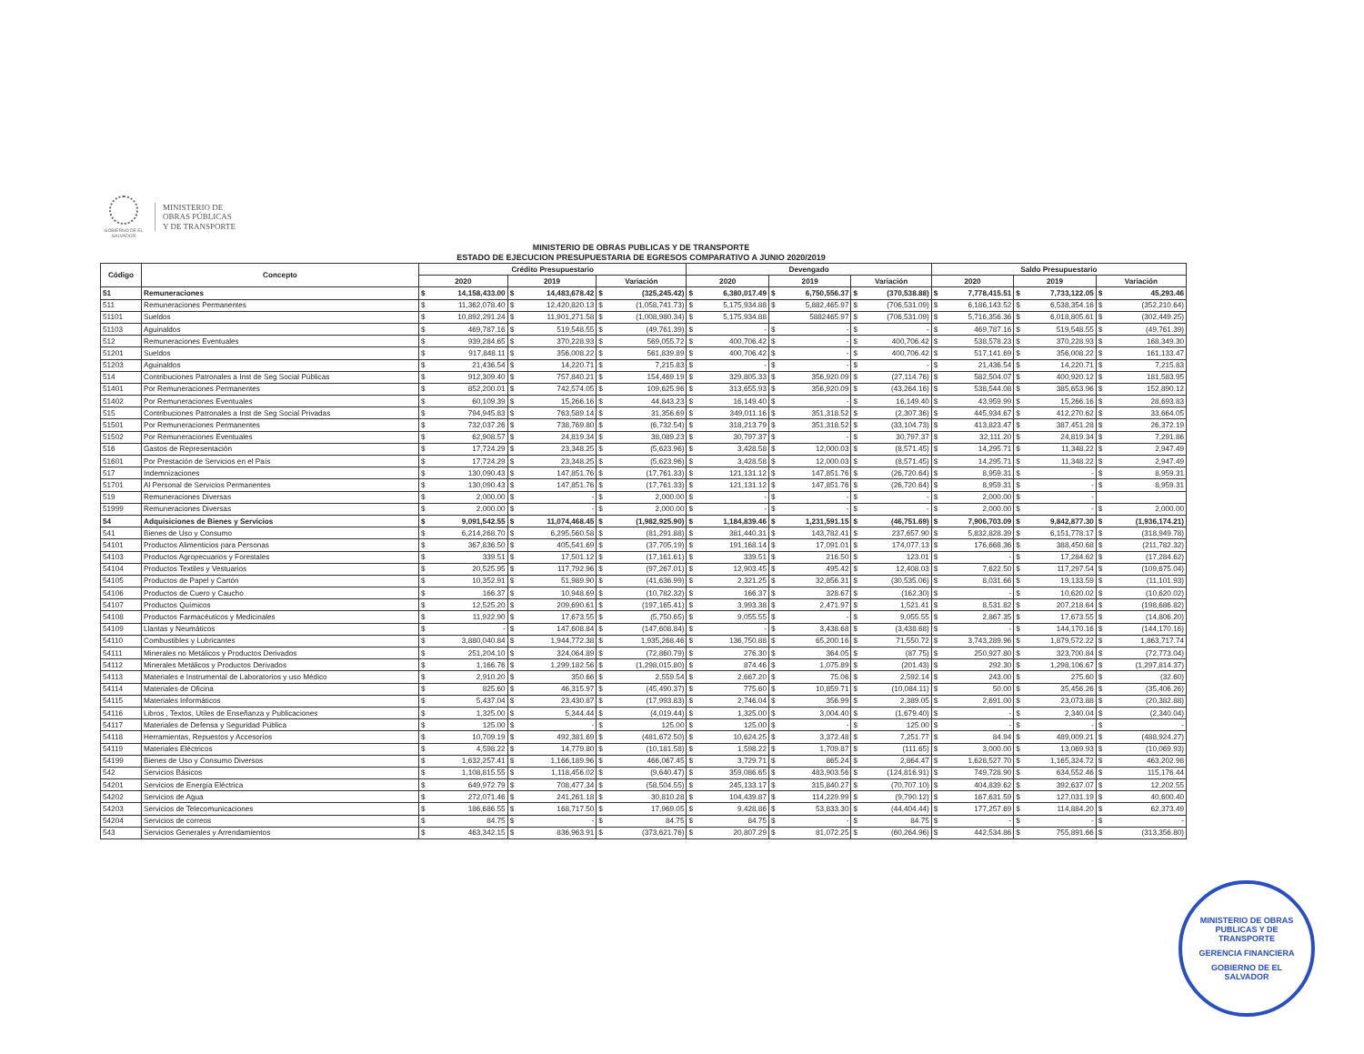GOBIERNO DE EL SALVADOR
MINISTERIO DE
OBRAS PÚBLICAS
Y DE TRANSPORTE
MINISTERIO DE OBRAS PUBLICAS Y DE TRANSPORTE
ESTADO DE EJECUCION PRESUPUESTARIA DE EGRESOS COMPARATIVO A JUNIO 2020/2019
| Código | Concepto | Crédito Presupuestario | | | Devengado | | | Saldo Presupuestario | | |
| --- | --- | --- | --- | --- | --- | --- | --- | --- | --- | --- |
| | | 2020 | 2019 | Variación | 2020 | 2019 | Variación | 2020 | 2019 | Variación |
| 51 | Remuneraciones | $ 14,158,433.00 | $ 14,483,678.42 | $ (325,245.42) | $ 6,380,017.49 | $ 6,750,556.37 | $ (370,538.88) | $ 7,778,415.51 | $ 7,733,122.05 | $ 45,293.46 |
| 511 | Remuneraciones Permanentes | $ 11,362,078.40 | $ 12,420,820.13 | $ (1,058,741.73) | $ 5,175,934.88 | $ 5,882,465.97 | $ (706,531.09) | $ 6,186,143.52 | $ 6,538,354.16 | $ (352,210.64) |
| 51101 | Sueldos | $ 10,892,291.24 | $ 11,901,271.58 | $ (1,008,980.34) | $ 5,175,934.88 | 5882465.97 | $ (706,531.09) | $ 5,716,356.36 | $ 6,018,805.61 | $ (302,449.25) |
| 51103 | Aguinaldos | $ 469,787.16 | $ 519,548.55 | $ (49,761.39) | $ - | $ - | $ - | $ 469,787.16 | $ 519,548.55 | $ (49,761.39) |
| 512 | Remuneraciones Eventuales | $ 939,284.65 | $ 370,228.93 | $ 569,055.72 | $ 400,706.42 | $ - | $ 400,706.42 | $ 538,578.23 | $ 370,228.93 | $ 168,349.30 |
| 51201 | Sueldos | $ 917,848.11 | $ 356,008.22 | $ 561,839.89 | $ 400,706.42 | $ - | $ 400,706.42 | $ 517,141.69 | $ 356,008.22 | $ 161,133.47 |
| 51203 | Aguinaldos | $ 21,436.54 | $ 14,220.71 | $ 7,215.83 | $ - | $ - | $ - | $ 21,436.54 | $ 14,220.71 | $ 7,215.83 |
| 514 | Contribuciones Patronales a Inst de Seg Social Públicas | $ 912,309.40 | $ 757,840.21 | $ 154,469.19 | $ 329,805.33 | $ 356,920.09 | $ (27,114.76) | $ 582,504.07 | $ 400,920.12 | $ 181,583.95 |
| 51401 | Por Remuneraciones Permanentes | $ 852,200.01 | $ 742,574.05 | $ 109,625.96 | $ 313,655.93 | $ 356,920.09 | $ (43,264.16) | $ 538,544.08 | $ 385,653.96 | $ 152,890.12 |
| 51402 | Por Remuneraciones Eventuales | $ 60,109.39 | $ 15,266.16 | $ 44,843.23 | $ 16,149.40 | $ - | $ 16,149.40 | $ 43,959.99 | $ 15,266.16 | $ 28,693.83 |
| 515 | Contribuciones Patronales a Inst de Seg Social Privadas | $ 794,945.83 | $ 763,589.14 | $ 31,356.69 | $ 349,011.16 | $ 351,318.52 | $ (2,307.36) | $ 445,934.67 | $ 412,270.62 | $ 33,664.05 |
| 51501 | Por Remuneraciones Permanentes | $ 732,037.26 | $ 738,769.80 | $ (6,732.54) | $ 318,213.79 | $ 351,318.52 | $ (33,104.73) | $ 413,823.47 | $ 387,451.28 | $ 26,372.19 |
| 51502 | Por Remuneraciones Eventuales | $ 62,908.57 | $ 24,819.34 | $ 38,089.23 | $ 30,797.37 | $ - | $ 30,797.37 | $ 32,111.20 | $ 24,819.34 | $ 7,291.86 |
| 516 | Gastos de Representación | $ 17,724.29 | $ 23,348.25 | $ (5,623.96) | $ 3,428.58 | $ 12,000.03 | $ (8,571.45) | $ 14,295.71 | $ 11,348.22 | $ 2,947.49 |
| 51601 | Por Prestación de Servicios en el País | $ 17,724.29 | $ 23,348.25 | $ (5,623.96) | $ 3,428.58 | $ 12,000.03 | $ (8,571.45) | $ 14,295.71 | $ 11,348.22 | $ 2,947.49 |
| 517 | Indemnizaciones | $ 130,090.43 | $ 147,851.76 | $ (17,761.33) | $ 121,131.12 | $ 147,851.76 | $ (26,720.64) | $ 8,959.31 | $ - | $ 8,959.31 |
| 51701 | Al Personal de Servicios Permanentes | $ 130,090.43 | $ 147,851.76 | $ (17,761.33) | $ 121,131.12 | $ 147,851.76 | $ (26,720.64) | $ 8,959.31 | $ - | $ 8,959.31 |
| 519 | Remuneraciones Diversas | $ 2,000.00 | $ - | $ 2,000.00 | $ - | $ - | $ - | $ 2,000.00 | $ - | |
| 51999 | Remuneraciones Diversas | $ 2,000.00 | $ - | $ 2,000.00 | $ - | $ - | $ - | $ 2,000.00 | $ - | $ 2,000.00 |
| 54 | Adquisiciones de Bienes y Servicios | $ 9,091,542.55 | $ 11,074,468.45 | $ (1,982,925.90) | $ 1,184,839.46 | $ 1,231,591.15 | $ (46,751.69) | $ 7,906,703.09 | $ 9,842,877.30 | $ (1,936,174.21) |
| 541 | Bienes de Uso y Consumo | $ 6,214,268.70 | $ 6,295,560.58 | $ (81,291.88) | $ 381,440.31 | $ 143,782.41 | $ 237,657.90 | $ 5,832,828.39 | $ 6,151,778.17 | $ (318,949.78) |
| 54101 | Productos Alimenticios para Personas | $ 367,836.50 | $ 405,541.69 | $ (37,705.19) | $ 191,168.14 | $ 17,091.01 | $ 174,077.13 | $ 176,668.36 | $ 388,450.68 | $ (211,782.32) |
| 54103 | Productos Agropecuarios y Forestales | $ 339.51 | $ 17,501.12 | $ (17,161.61) | $ 339.51 | $ 216.50 | $ 123.01 | $ - | $ 17,284.62 | $ (17,284.62) |
| 54104 | Productos Textiles y Vestuarios | $ 20,525.95 | $ 117,792.96 | $ (97,267.01) | $ 12,903.45 | $ 495.42 | $ 12,408.03 | $ 7,622.50 | $ 117,297.54 | $ (109,675.04) |
| 54105 | Productos de Papel y Cartón | $ 10,352.91 | $ 51,989.90 | $ (41,636.99) | $ 2,321.25 | $ 32,856.31 | $ (30,535.06) | $ 8,031.66 | $ 19,133.59 | $ (11,101.93) |
| 54106 | Productos de Cuero y Caucho | $ 166.37 | $ 10,948.69 | $ (10,782.32) | $ 166.37 | $ 328.67 | $ (162.30) | $ - | $ 10,620.02 | $ (10,620.02) |
| 54107 | Productos Químicos | $ 12,525.20 | $ 209,690.61 | $ (197,165.41) | $ 3,993.38 | $ 2,471.97 | $ 1,521.41 | $ 8,531.82 | $ 207,218.64 | $ (198,686.82) |
| 54108 | Productos Farmacéuticos y Medicinales | $ 11,922.90 | $ 17,673.55 | $ (5,750.65) | $ 9,055.55 | $ - | $ 9,055.55 | $ 2,867.35 | $ 17,673.55 | $ (14,806.20) |
| 54109 | Llantas y Neumáticos | $ - | $ 147,608.84 | $ (147,608.84) | $ - | $ 3,438.68 | $ (3,438.68) | $ - | $ 144,170.16 | $ (144,170.16) |
| 54110 | Combustibles y Lubricantes | $ 3,880,040.84 | $ 1,944,772.38 | $ 1,935,268.46 | $ 136,750.88 | $ 65,200.16 | $ 71,550.72 | $ 3,743,289.96 | $ 1,879,572.22 | $ 1,863,717.74 |
| 54111 | Minerales no Metálicos y Productos Derivados | $ 251,204.10 | $ 324,064.89 | $ (72,860.79) | $ 276.30 | $ 364.05 | $ (87.75) | $ 250,927.80 | $ 323,700.84 | $ (72,773.04) |
| 54112 | Minerales Metálicos y Productos Derivados | $ 1,166.76 | $ 1,299,182.56 | $ (1,298,015.80) | $ 874.46 | $ 1,075.89 | $ (201.43) | $ 292.30 | $ 1,298,106.67 | $ (1,297,814.37) |
| 54113 | Materiales e Instrumental de Laboratorios y uso Médico | $ 2,910.20 | $ 350.66 | $ 2,559.54 | $ 2,667.20 | $ 75.06 | $ 2,592.14 | $ 243.00 | $ 275.60 | $ (32.60) |
| 54114 | Materiales de Oficina | $ 825.60 | $ 46,315.97 | $ (45,490.37) | $ 775.60 | $ 10,859.71 | $ (10,084.11) | $ 50.00 | $ 35,456.26 | $ (35,406.26) |
| 54115 | Materiales Informáticos | $ 5,437.04 | $ 23,430.87 | $ (17,993.83) | $ 2,746.04 | $ 356.99 | $ 2,389.05 | $ 2,691.00 | $ 23,073.88 | $ (20,382.88) |
| 54116 | Libros , Textos, Utiles de Enseñanza y Publicaciones | $ 1,325.00 | $ 5,344.44 | $ (4,019.44) | $ 1,325.00 | $ 3,004.40 | $ (1,679.40) | $ - | $ 2,340.04 | $ (2,340.04) |
| 54117 | Materiales de Defensa y Seguridad Pública | $ 125.00 | $ - | $ 125.00 | $ 125.00 | $ - | $ 125.00 | $ - | $ - | $ - |
| 54118 | Herramientas, Repuestos y Accesorios | $ 10,709.19 | $ 492,381.69 | $ (481,672.50) | $ 10,624.25 | $ 3,372.48 | $ 7,251.77 | $ 84.94 | $ 489,009.21 | $ (488,924.27) |
| 54119 | Materiales Eléctricos | $ 4,598.22 | $ 14,779.80 | $ (10,181.58) | $ 1,598.22 | $ 1,709.87 | $ (111.65) | $ 3,000.00 | $ 13,069.93 | $ (10,069.93) |
| 54199 | Bienes de Uso y Consumo Diversos | $ 1,632,257.41 | $ 1,166,189.96 | $ 466,067.45 | $ 3,729.71 | $ 865.24 | $ 2,864.47 | $ 1,628,527.70 | $ 1,165,324.72 | $ 463,202.98 |
| 542 | Servicios Básicos | $ 1,108,815.55 | $ 1,118,456.02 | $ (9,640.47) | $ 359,086.65 | $ 483,903.56 | $ (124,816.91) | $ 749,728.90 | $ 634,552.46 | $ 115,176.44 |
| 54201 | Servicios de Energía Eléctrica | $ 649,972.79 | $ 708,477.34 | $ (58,504.55) | $ 245,133.17 | $ 315,840.27 | $ (70,707.10) | $ 404,839.62 | $ 392,637.07 | $ 12,202.55 |
| 54202 | Servicios de Agua | $ 272,071.46 | $ 241,261.18 | $ 30,810.28 | $ 104,439.87 | $ 114,229.99 | $ (9,790.12) | $ 167,631.59 | $ 127,031.19 | $ 40,600.40 |
| 54203 | Servicios de Telecomunicaciones | $ 186,686.55 | $ 168,717.50 | $ 17,969.05 | $ 9,428.86 | $ 53,833.30 | $ (44,404.44) | $ 177,257.69 | $ 114,884.20 | $ 62,373.49 |
| 54204 | Servicios de correos | $ 84.75 | $ - | $ 84.75 | $ 84.75 | $ - | $ 84.75 | $ - | $ - | $ - |
| 543 | Servicios Generales y Arrendamientos | $ 463,342.15 | $ 836,963.91 | $ (373,621.76) | $ 20,807.29 | $ 81,072.25 | $ (60,264.96) | $ 442,534.86 | $ 755,891.66 | $ (313,356.80) |
MINISTERIO DE OBRAS PUBLICAS Y DE TRANSPORTE
GERENCIA FINANCIERA
GOBIERNO DE EL SALVADOR